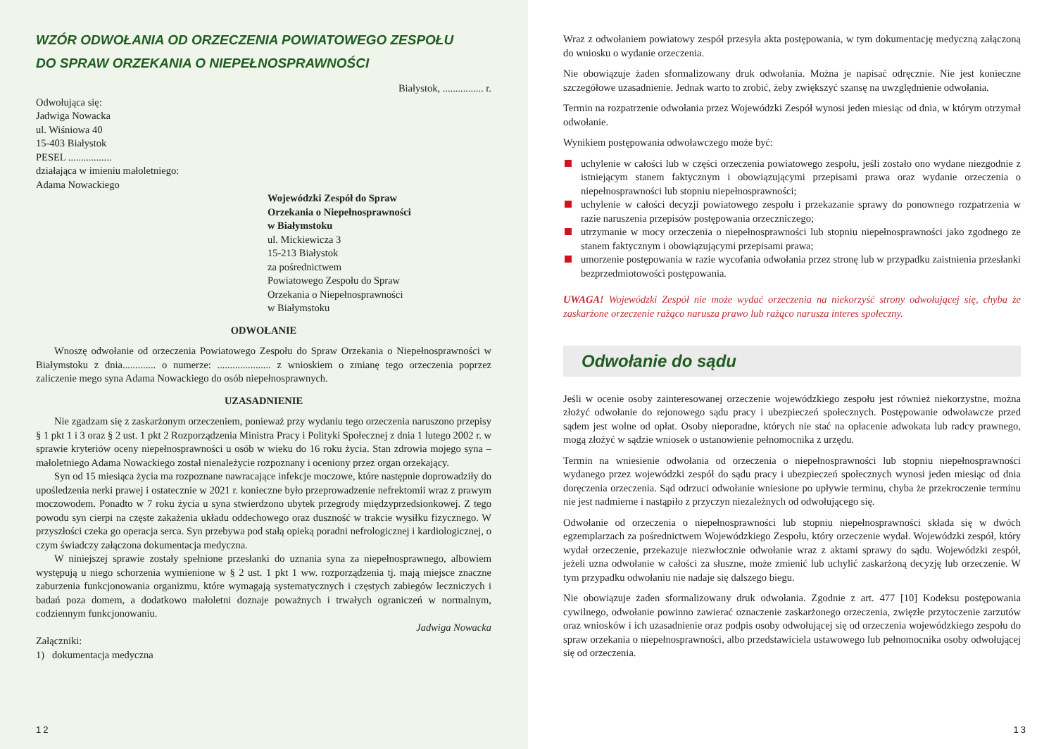WZÓR ODWOŁANIA OD ORZECZENIA POWIATOWEGO ZESPOŁU
DO SPRAW ORZEKANIA O NIEPEŁNOSPRAWNOŚCI
Białystok, ................ r.
Odwołująca się:
Jadwiga Nowacka
ul. Wiśniowa 40
15-403 Białystok
PESEL .................
działająca w imieniu małoletniego:
Adama Nowackiego
Wojewódzki Zespół do Spraw
Orzekania o Niepełnosprawności
w Białymstoku
ul. Mickiewicza 3
15-213 Białystok
za pośrednictwem
Powiatowego Zespołu do Spraw
Orzekania o Niepełnosprawności
w Białymstoku
ODWOŁANIE
Wnoszę odwołanie od orzeczenia Powiatowego Zespołu do Spraw Orzekania o Niepełnosprawności w Białymstoku z dnia............. o numerze: ..................... z wnioskiem o zmianę tego orzeczenia poprzez zaliczenie mego syna Adama Nowackiego do osób niepełnosprawnych.
UZASADNIENIE
Nie zgadzam się z zaskarżonym orzeczeniem, ponieważ przy wydaniu tego orzeczenia naruszono przepisy § 1 pkt 1 i 3 oraz § 2 ust. 1 pkt 2 Rozporządzenia Ministra Pracy i Polityki Społecznej z dnia 1 lutego 2002 r. w sprawie kryteriów oceny niepełnosprawności u osób w wieku do 16 roku życia. Stan zdrowia mojego syna – małoletniego Adama Nowackiego został nienależycie rozpoznany i oceniony przez organ orzekający.
Syn od 15 miesiąca życia ma rozpoznane nawracające infekcje moczowe, które następnie doprowadziły do upośledzenia nerki prawej i ostatecznie w 2021 r. konieczne było przeprowadzenie nefrektomii wraz z prawym moczowodem. Ponadto w 7 roku życia u syna stwierdzono ubytek przegrody międzyprzedsionkowej. Z tego powodu syn cierpi na częste zakażenia układu oddechowego oraz duszność w trakcie wysiłku fizycznego. W przyszłości czeka go operacja serca. Syn przebywa pod stałą opieką poradni nefrologicznej i kardiologicznej, o czym świadczy załączona dokumentacja medyczna.
W niniejszej sprawie zostały spełnione przesłanki do uznania syna za niepełnosprawnego, albowiem występują u niego schorzenia wymienione w § 2 ust. 1 pkt 1 ww. rozporządzenia tj. mają miejsce znaczne zaburzenia funkcjonowania organizmu, które wymagają systematycznych i częstych zabiegów leczniczych i badań poza domem, a dodatkowo małoletni doznaje poważnych i trwałych ograniczeń w normalnym, codziennym funkcjonowaniu.
Jadwiga Nowacka
Załączniki:
1) dokumentacja medyczna
12
Wraz z odwołaniem powiatowy zespół przesyła akta postępowania, w tym dokumentację medyczną załączoną do wniosku o wydanie orzeczenia.
Nie obowiązuje żaden sformalizowany druk odwołania. Można je napisać odręcznie. Nie jest konieczne szczegółowe uzasadnienie. Jednak warto to zrobić, żeby zwiększyć szansę na uwzględnienie odwołania.
Termin na rozpatrzenie odwołania przez Wojewódzki Zespół wynosi jeden miesiąc od dnia, w którym otrzymał odwołanie.
Wynikiem postępowania odwoławczego może być:
uchylenie w całości lub w części orzeczenia powiatowego zespołu, jeśli zostało ono wydane niezgodnie z istniejącym stanem faktycznym i obowiązującymi przepisami prawa oraz wydanie orzeczenia o niepełnosprawności lub stopniu niepełnosprawności;
uchylenie w całości decyzji powiatowego zespołu i przekazanie sprawy do ponownego rozpatrzenia w razie naruszenia przepisów postępowania orzeczniczego;
utrzymanie w mocy orzeczenia o niepełnosprawności lub stopniu niepełnosprawności jako zgodnego ze stanem faktycznym i obowiązującymi przepisami prawa;
umorzenie postępowania w razie wycofania odwołania przez stronę lub w przypadku zaistnienia przesłanki bezprzedmiotowości postępowania.
UWAGA! Wojewódzki Zespół nie może wydać orzeczenia na niekorzyść strony odwołującej się, chyba że zaskarżone orzeczenie rażąco narusza prawo lub rażąco narusza interes społeczny.
Odwołanie do sądu
Jeśli w ocenie osoby zainteresowanej orzeczenie wojewódzkiego zespołu jest również niekorzystne, można złożyć odwołanie do rejonowego sądu pracy i ubezpieczeń społecznych. Postępowanie odwoławcze przed sądem jest wolne od opłat. Osoby nieporadne, których nie stać na opłacenie adwokata lub radcy prawnego, mogą złożyć w sądzie wniosek o ustanowienie pełnomocnika z urzędu.
Termin na wniesienie odwołania od orzeczenia o niepełnosprawności lub stopniu niepełnosprawności wydanego przez wojewódzki zespół do sądu pracy i ubezpieczeń społecznych wynosi jeden miesiąc od dnia doręczenia orzeczenia. Sąd odrzuci odwołanie wniesione po upływie terminu, chyba że przekroczenie terminu nie jest nadmierne i nastąpiło z przyczyn niezależnych od odwołującego się.
Odwołanie od orzeczenia o niepełnosprawności lub stopniu niepełnosprawności składa się w dwóch egzemplarzach za pośrednictwem Wojewódzkiego Zespołu, który orzeczenie wydał. Wojewódzki zespół, który wydał orzeczenie, przekazuje niezwłocznie odwołanie wraz z aktami sprawy do sądu. Wojewódzki zespół, jeżeli uzna odwołanie w całości za słuszne, może zmienić lub uchylić zaskarżoną decyzję lub orzeczenie. W tym przypadku odwołaniu nie nadaje się dalszego biegu.
Nie obowiązuje żaden sformalizowany druk odwołania. Zgodnie z art. 477 [10] Kodeksu postępowania cywilnego, odwołanie powinno zawierać oznaczenie zaskarżonego orzeczenia, zwięzłe przytoczenie zarzutów oraz wniosków i ich uzasadnienie oraz podpis osoby odwołującej się od orzeczenia wojewódzkiego zespołu do spraw orzekania o niepełnosprawności, albo przedstawiciela ustawowego lub pełnomocnika osoby odwołującej się od orzeczenia.
13